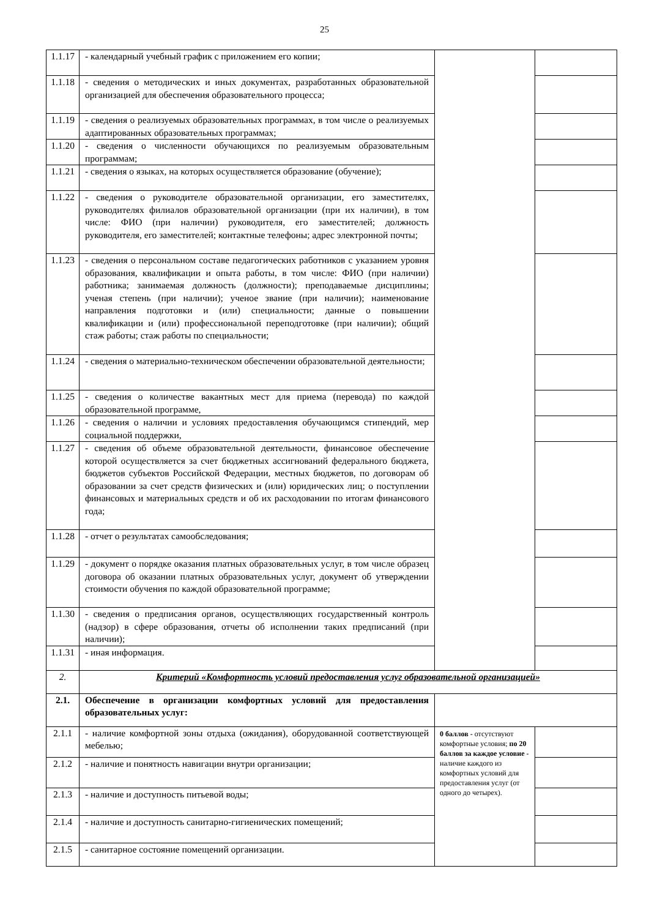25
| 1.1.17 | - календарный учебный график с приложением его копии; | | |
| 1.1.18 | - сведения о методических и иных документах, разработанных образовательной организацией для обеспечения образовательного процесса; | | |
| 1.1.19 | - сведения о реализуемых образовательных программах, в том числе о реализуемых адаптированных образовательных программах; | | |
| 1.1.20 | - сведения о численности обучающихся по реализуемым образовательным программам; | | |
| 1.1.21 | - сведения о языках, на которых осуществляется образование (обучение); | | |
| 1.1.22 | - сведения о руководителе образовательной организации, его заместителях, руководителях филиалов образовательной организации (при их наличии), в том числе: ФИО (при наличии) руководителя, его заместителей; должность руководителя, его заместителей; контактные телефоны; адрес электронной почты; | | |
| 1.1.23 | - сведения о персональном составе педагогических работников с указанием уровня образования, квалификации и опыта работы, в том числе: ФИО (при наличии) работника; занимаемая должность (должности); преподаваемые дисциплины; ученая степень (при наличии); ученое звание (при наличии); наименование направления подготовки и (или) специальности; данные о повышении квалификации и (или) профессиональной переподготовке (при наличии); общий стаж работы; стаж работы по специальности; | | |
| 1.1.24 | - сведения о материально-техническом обеспечении образовательной деятельности; | | |
| 1.1.25 | - сведения о количестве вакантных мест для приема (перевода) по каждой образовательной программе, | | |
| 1.1.26 | - сведения о наличии и условиях предоставления обучающимся стипендий, мер социальной поддержки, | | |
| 1.1.27 | - сведения об объеме образовательной деятельности, финансовое обеспечение которой осуществляется за счет бюджетных ассигнований федерального бюджета, бюджетов субъектов Российской Федерации, местных бюджетов, по договорам об образовании за счет средств физических и (или) юридических лиц; о поступлении финансовых и материальных средств и об их расходовании по итогам финансового года; | | |
| 1.1.28 | - отчет о результатах самообследования; | | |
| 1.1.29 | - документ о порядке оказания платных образовательных услуг, в том числе образец договора об оказании платных образовательных услуг, документ об утверждении стоимости обучения по каждой образовательной программе; | | |
| 1.1.30 | - сведения о предписания органов, осуществляющих государственный контроль (надзор) в сфере образования, отчеты об исполнении таких предписаний (при наличии); | | |
| 1.1.31 | - иная информация. | | |
| 2. | Критерий «Комфортность условий предоставления услуг образовательной организацией» | | |
| 2.1. | Обеспечение в организации комфортных условий для предоставления образовательных услуг: | | |
| 2.1.1 | - наличие комфортной зоны отдыха (ожидания), оборудованной соответствующей мебелью; | 0 баллов - отсутствуют комфортные условия; по 20 баллов за каждое условие - наличие каждого из комфортных условий для предоставления услуг (от одного до четырех). | |
| 2.1.2 | - наличие и понятность навигации внутри организации; | | |
| 2.1.3 | - наличие и доступность питьевой воды; | | |
| 2.1.4 | - наличие и доступность санитарно-гигиенических помещений; | | |
| 2.1.5 | - санитарное состояние помещений организации. | | |